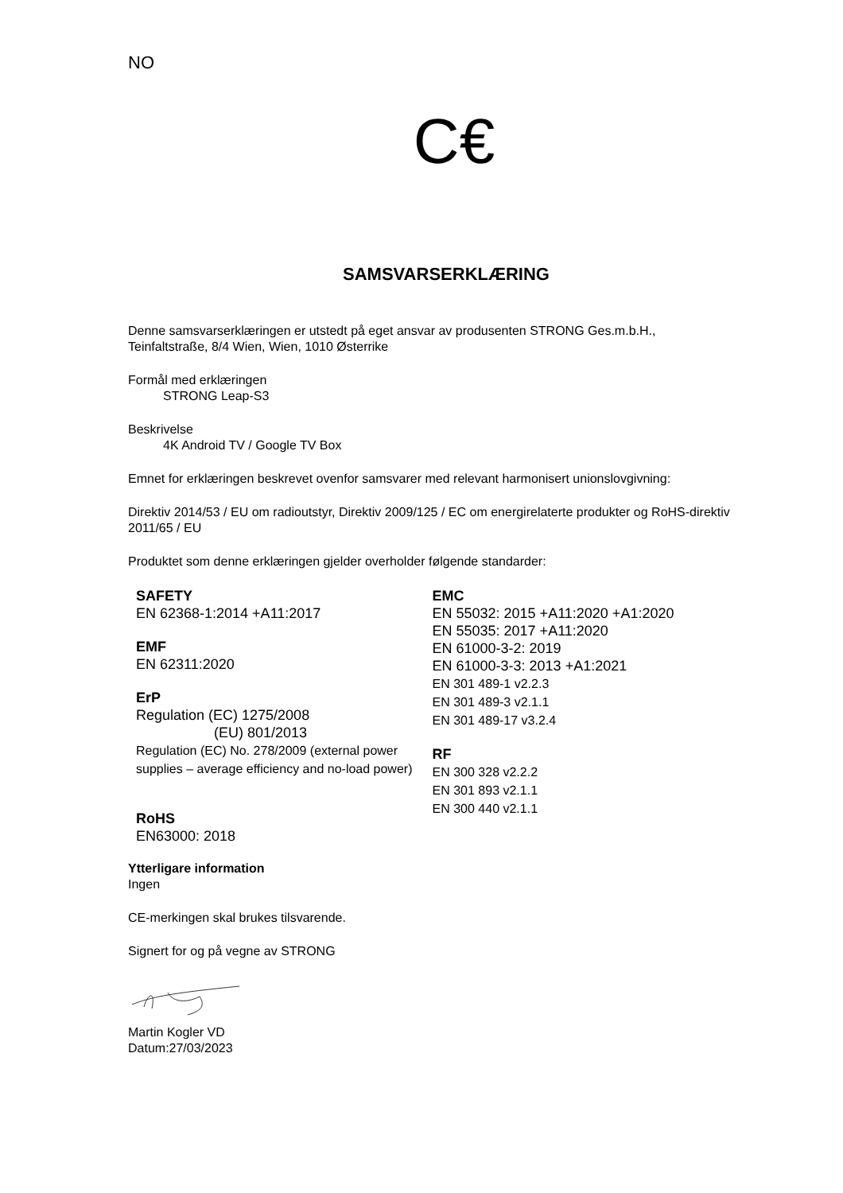NO
C€
SAMSVARSERKLÆRING
Denne samsvarserklæringen er utstedt på eget ansvar av produsenten STRONG Ges.m.b.H., Teinfaltstraße, 8/4 Wien, Wien, 1010 Østerrike
Formål med erklæringen
STRONG Leap-S3
Beskrivelse
4K Android TV / Google TV Box
Emnet for erklæringen beskrevet ovenfor samsvarer med relevant harmonisert unionslovgivning:
Direktiv 2014/53 / EU om radioutstyr, Direktiv 2009/125 / EC om energirelaterte produkter og RoHS-direktiv 2011/65 / EU
Produktet som denne erklæringen gjelder overholder følgende standarder:
SAFETY
EN 62368-1:2014 +A11:2017
EMF
EN 62311:2020
ErP
Regulation (EC) 1275/2008
(EU) 801/2013
Regulation (EC) No. 278/2009 (external power supplies – average efficiency and no-load power)
RoHS
EN63000: 2018
EMC
EN 55032: 2015 +A11:2020 +A1:2020
EN 55035: 2017 +A11:2020
EN 61000-3-2: 2019
EN 61000-3-3: 2013 +A1:2021
EN 301 489-1 v2.2.3
EN 301 489-3 v2.1.1
EN 301 489-17 v3.2.4
RF
EN 300 328 v2.2.2
EN 301 893 v2.1.1
EN 300 440 v2.1.1
Ytterligare information
Ingen
CE-merkingen skal brukes tilsvarende.
Signert for og på vegne av STRONG
Martin Kogler VD
Datum:27/03/2023